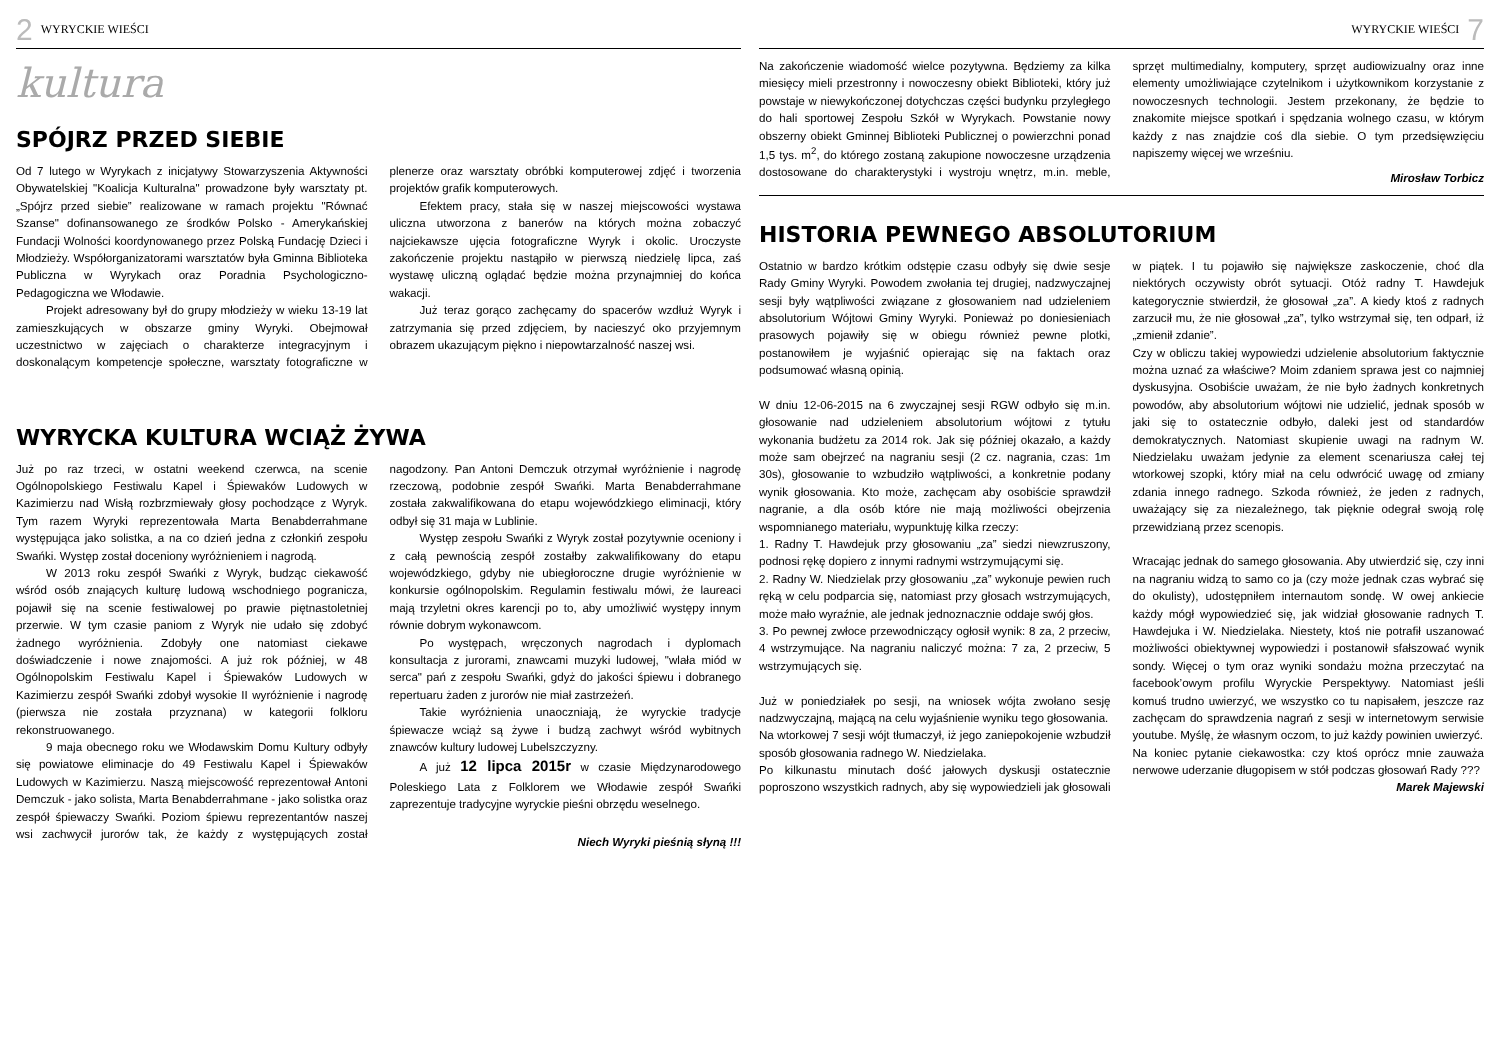2 WYRYCKIE WIEŚCI
kultura
SPÓJRZ PRZED SIEBIE
Od 7 lutego w Wyrykach z inicjatywy Stowarzyszenia Aktywności Obywatelskiej "Koalicja Kulturalna" prowadzone były warsztaty pt. „Spójrz przed siebie” realizowane w ramach projektu "Równać Szanse" dofinansowanego ze środków Polsko - Amerykańskiej Fundacji Wolności koordynowanego przez Polską Fundację Dzieci i Młodzieży. Współorganizatorami warsztatów była Gminna Biblioteka Publiczna w Wyrykach oraz Poradnia Psychologiczno-Pedagogiczna we Włodawie.
Projekt adresowany był do grupy młodzieży w wieku 13-19 lat zamieszkujących w obszarze gminy Wyryki. Obejmował uczestnictwo w zajęciach o charakterze integracyjnym i doskonalącym kompetencje społeczne, warsztaty fotograficzne w plenerze oraz warsztaty obróbki komputerowej zdjęć i tworzenia projektów grafik komputerowych.
Efektem pracy, stała się w naszej miejscowości wystawa uliczna utworzona z banerów na których można zobaczyć najciekawsze ujęcia fotograficzne Wyryk i okolic. Uroczyste zakończenie projektu nastąpiło w pierwszą niedzielę lipca, zaś wystawę uliczną oglądać będzie można przynajmniej do końca wakacji.
Już teraz gorąco zachęcamy do spacerów wzdłuż Wyryk i zatrzymania się przed zdjęciem, by nacieszyć oko przyjemnym obrazem ukazującym piękno i niepowtarzalność naszej wsi.
WYRYCKA KULTURA WCIĄŻ ŻYWA
Już po raz trzeci, w ostatni weekend czerwca, na scenie Ogólnopolskiego Festiwalu Kapel i Śpiewaków Ludowych w Kazimierzu nad Wisłą rozbrzmiewały głosy pochodzące z Wyryk. Tym razem Wyryki reprezentowała Marta Benabderrahmane występująca jako solistka, a na co dzień jedna z członkiń zespołu Swańki. Występ został doceniony wyróżnieniem i nagrodą.
W 2013 roku zespół Swańki z Wyryk, budząc ciekawość wśród osób znających kulturę ludową wschodniego pogranicza, pojawił się na scenie festiwalowej po prawie piętnastoletniej przerwie. W tym czasie paniom z Wyryk nie udało się zdobyć żadnego wyróżnienia. Zdobyły one natomiast ciekawe doświadczenie i nowe znajomości. A już rok później, w 48 Ogólnopolskim Festiwalu Kapel i Śpiewaków Ludowych w Kazimierzu zespół Swańki zdobył wysokie II wyróżnienie i nagrodę (pierwsza nie została przyznana) w kategorii folkloru rekonstruowanego.
9 maja obecnego roku we Włodawskim Domu Kultury odbyły się powiatowe eliminacje do 49 Festiwalu Kapel i Śpiewaków Ludowych w Kazimierzu. Naszą miejscowość reprezentował Antoni Demczuk - jako solista, Marta Benabderrahmane - jako solistka oraz zespół śpiewaczy Swańki. Poziom śpiewu reprezentantów naszej wsi zachwycił jurorów tak, że każdy z występujących został nagodzony. Pan Antoni Demczuk otrzymał wyróżnienie i nagrodę rzeczową, podobnie zespół Swańki. Marta Benabderrahmane została zakwalifikowana do etapu wojewódzkiego eliminacji, który odbył się 31 maja w Lublinie.
Występ zespołu Swańki z Wyryk został pozytywnie oceniony i z całą pewnością zespół zostałby zakwalifikowany do etapu wojewódzkiego, gdyby nie ubiegłoroczne drugie wyróżnienie w konkursie ogólnopolskim. Regulamin festiwalu mówi, że laureaci mają trzyletni okres karencji po to, aby umożliwić występy innym równie dobrym wykonawcom.
Po występach, wręczonych nagrodach i dyplomach konsultacja z jurorami, znawcami muzyki ludowej, "wlała miód w serca" pań z zespołu Swańki, gdyż do jakości śpiewu i dobranego repertuaru żaden z jurorów nie miał zastrzeżeń.
Takie wyróżnienia unaoczniają, że wyryckie tradycje śpiewacze wciąż są żywe i budzą zachwyt wśród wybitnych znawców kultury ludowej Lubelszczyzny.
A już 12 lipca 2015r w czasie Międzynarodowego Poleskiego Lata z Folklorem we Włodawie zespół Swańki zaprezentuje tradycyjne wyryckie pieśni obrzędu weselnego.
Niech Wyryki pieśnią słyną !!!
WYRYCKIE WIEŚCI 7
Na zakończenie wiadomość wielce pozytywna. Będziemy za kilka miesięcy mieli przestronny i nowoczesny obiekt Biblioteki, który już powstaje w niewykończonej dotychczas części budynku przyległego do hali sportowej Zespołu Szkół w Wyrykach. Powstanie nowy obszerny obiekt Gminnej Biblioteki Publicznej o powierzchni ponad 1,5 tys. m<sup>2</sup>, do którego zostaną zakupione nowoczesne urządzenia dostosowane do charakterystyki i wystroju wnętrz, m.in. meble, sprzęt multimedialny, komputery, sprzęt audiowizualny oraz inne elementy umożliwiające czytelnikom i użytkownikom korzystanie z nowoczesnych technologii. Jestem przekonany, że będzie to znakomite miejsce spotkań i spędzania wolnego czasu, w którym każdy z nas znajdzie coś dla siebie. O tym przedsięwzięciu napiszemy więcej we wrześniu.
Mirosław Torbicz
HISTORIA PEWNEGO ABSOLUTORIUM
Ostatnio w bardzo krótkim odstępie czasu odbyły się dwie sesje Rady Gminy Wyryki. Powodem zwołania tej drugiej, nadzwyczajnej sesji były wątpliwości związane z głosowaniem nad udzieleniem absolutorium Wójtowi Gminy Wyryki. Ponieważ po doniesieniach prasowych pojawiły się w obiegu również pewne plotki, postanowiłem je wyjaśnić opierając się na faktach oraz podsumować własną opinią.
W dniu 12-06-2015 na 6 zwyczajnej sesji RGW odbyło się m.in. głosowanie nad udzieleniem absolutorium wójtowi z tytułu wykonania budżetu za 2014 rok. Jak się później okazało, a każdy może sam obejrzeć na nagraniu sesji (2 cz. nagrania, czas: 1m 30s), głosowanie to wzbudziło wątpliwości, a konkretnie podany wynik głosowania. Kto może, zachęcam aby osobiście sprawdził nagranie, a dla osób które nie mają możliwości obejrzenia wspomnianego materiału, wypunktuję kilka rzeczy:
1. Radny T. Hawdejuk przy głosowaniu „za” siedzi niewzruszony, podnosi rękę dopiero z innymi radnymi wstrzymującymi się.
2. Radny W. Niedzielak przy głosowaniu „za” wykonuje pewien ruch ręką w celu podparcia się, natomiast przy głosach wstrzymujących, może mało wyraźnie, ale jednak jednoznacznie oddaje swój głos.
3. Po pewnej zwłoce przewodniczący ogłosił wynik: 8 za, 2 przeciw, 4 wstrzymujące. Na nagraniu naliczyć można: 7 za, 2 przeciw, 5 wstrzymujących się.
Już w poniedziałek po sesji, na wniosek wójta zwołano sesję nadzwyczajną, mającą na celu wyjaśnienie wyniku tego głosowania.
Na wtorkowej 7 sesji wójt tłumaczył, iż jego zaniepokojenie wzbudził sposób głosowania radnego W. Niedzielaka.
Po kilkunastu minutach dość jałowych dyskusji ostatecznie poproszono wszystkich radnych, aby się wypowiedzieli jak głosowali w piątek. I tu pojawiło się największe zaskoczenie, choć dla niektórych oczywisty obrót sytuacji. Otóż radny T. Hawdejuk kategorycznie stwierdził, że głosował „za”. A kiedy ktoś z radnych zarzucił mu, że nie głosował „za”, tylko wstrzymał się, ten odparł, iż „zmienił zdanie”.
Czy w obliczu takiej wypowiedzi udzielenie absolutorium faktycznie można uznać za właściwe? Moim zdaniem sprawa jest co najmniej dyskusyjna. Osobiście uważam, że nie było żadnych konkretnych powodów, aby absolutorium wójtowi nie udzielić, jednak sposób w jaki się to ostatecznie odbyło, daleki jest od standardów demokratycznych. Natomiast skupienie uwagi na radnym W. Niedzielaku uważam jedynie za element scenariusza całej tej wtorkowej szopki, który miał na celu odwrócić uwagę od zmiany zdania innego radnego. Szkoda również, że jeden z radnych, uważający się za niezależnego, tak pięknie odegrał swoją rolę przewidzianą przez scenopis.
Wracając jednak do samego głosowania. Aby utwierdzić się, czy inni na nagraniu widzą to samo co ja (czy może jednak czas wybrać się do okulisty), udostępniłem internautom sondę. W owej ankiecie każdy mógł wypowiedzieć się, jak widział głosowanie radnych T. Hawdejuka i W. Niedzielaka. Niestety, ktoś nie potrafił uszanować możliwości obiektywnej wypowiedzi i postanowił sfałszować wynik sondy. Więcej o tym oraz wyniki sondażu można przeczytać na facebook’owym profilu Wyryckie Perspektywy. Natomiast jeśli komuś trudno uwierzyć, we wszystko co tu napisałem, jeszcze raz zachęcam do sprawdzenia nagrań z sesji w internetowym serwisie youtube. Myślę, że własnym oczom, to już każdy powinien uwierzyć.
Na koniec pytanie ciekawostka: czy ktoś oprócz mnie zauważa nerwowe uderzanie długopisem w stół podczas głosowań Rady ???
Marek Majewski